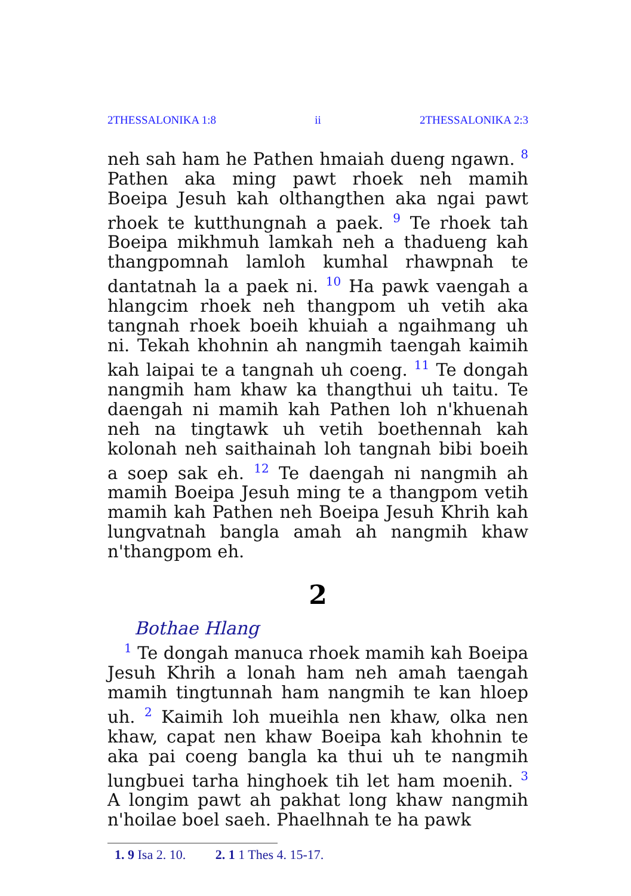2THESSALONIKA 1:8 ii 2THESSALONIKA 2:3
neh sah ham he Pathen hmaiah dueng ngawn. <sup>8</sup> Pathen aka ming pawt rhoek neh mamih Boeipa Jesuh kah olthangthen aka ngai pawt rhoek te kutthungnah a paek. <sup>9</sup> Te rhoek tah Boeipa mikhmuh lamkah neh a thadueng kah thang­pomnah lamloh kumhal rhawpnah te dantatnah la a paek ni. <sup>10</sup> Ha pawk vaengah a hlangcim rhoek neh thangpom uh vetih aka tangnah rhoek boeih khuiah a ngaihmang uh ni. Tekah khohnin ah nangmih taengah kaimih kah laipai te a tangnah uh coeng. <sup>11</sup> Te dongah nangmih ham khaw ka thangthui uh taitu. Te daengah ni mamih kah Pathen loh n'khuenah neh na tingtawk uh vetih boethennah kah kolonah neh saithainah loh tangnah bibi boeih a soep sak eh. <sup>12</sup> Te daengah ni nangmih ah mamih Boeipa Jesuh ming te a thangpom vetih mamih kah Pathen neh Boeipa Jesuh Khrih kah lungvatnah bangla amah ah nangmih khaw n'thangpom eh.
2
Bothae Hlang
<sup>1</sup> Te dongah manuca rhoek mamih kah Boeipa Jesuh Khrih a lonah ham neh amah taengah mamih tingtunnah ham nangmih te kan hloep uh. <sup>2</sup> Kaimih loh mueihla nen khaw, olka nen khaw, capat nen khaw Boeipa kah khohnin te aka pai coeng bangla ka thui uh te nangmih lungbuei tarha hinghoek tih let ham moenih. <sup>3</sup> A longim pawt ah pakhat long khaw nangmih n'hoilae boel saeh. Phaelhnah te ha pawk
1. 9 Isa 2. 10. 2. 1 1 Thes 4. 15-17.